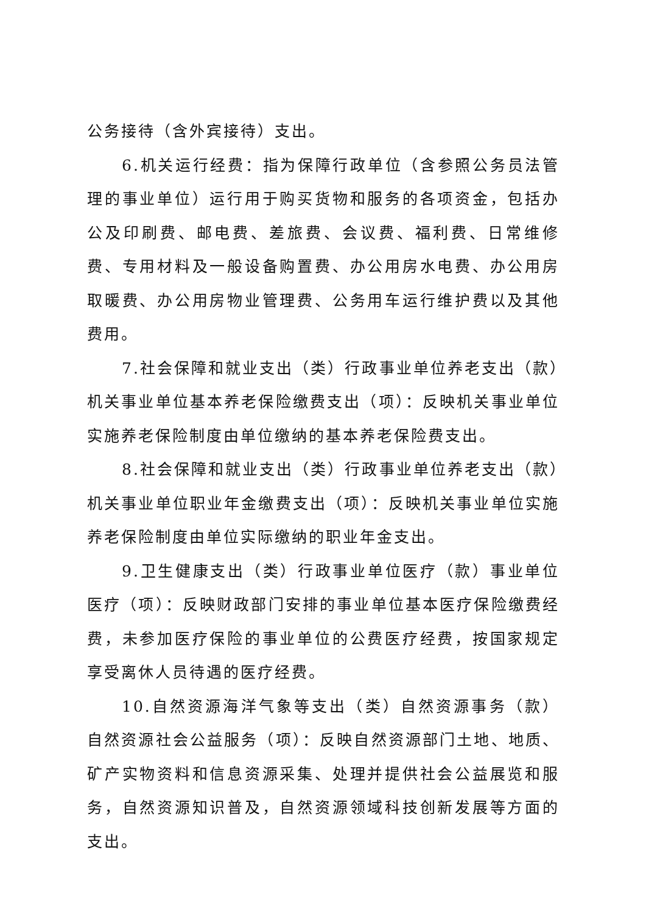公务接待（含外宾接待）支出。
6.机关运行经费：指为保障行政单位（含参照公务员法管理的事业单位）运行用于购买货物和服务的各项资金，包括办公及印刷费、邮电费、差旅费、会议费、福利费、日常维修费、专用材料及一般设备购置费、办公用房水电费、办公用房取暖费、办公用房物业管理费、公务用车运行维护费以及其他费用。
7.社会保障和就业支出（类）行政事业单位养老支出（款）机关事业单位基本养老保险缴费支出（项）：反映机关事业单位实施养老保险制度由单位缴纳的基本养老保险费支出。
8.社会保障和就业支出（类）行政事业单位养老支出（款）机关事业单位职业年金缴费支出（项）：反映机关事业单位实施养老保险制度由单位实际缴纳的职业年金支出。
9.卫生健康支出（类）行政事业单位医疗（款）事业单位医疗（项）：反映财政部门安排的事业单位基本医疗保险缴费经费，未参加医疗保险的事业单位的公费医疗经费，按国家规定享受离休人员待遇的医疗经费。
10.自然资源海洋气象等支出（类）自然资源事务（款）自然资源社会公益服务（项）：反映自然资源部门土地、地质、矿产实物资料和信息资源采集、处理并提供社会公益展览和服务，自然资源知识普及，自然资源领域科技创新发展等方面的支出。